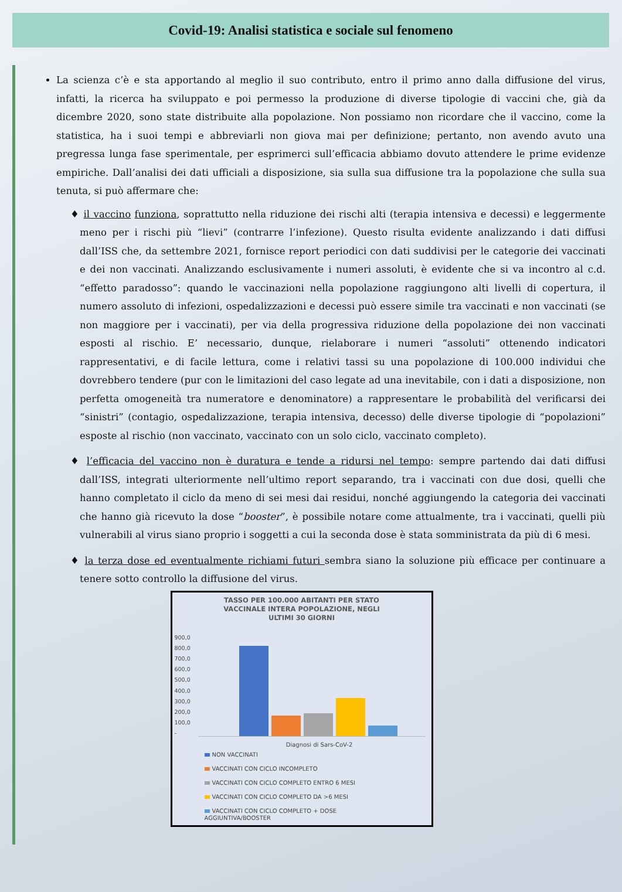Covid-19: Analisi statistica e sociale sul fenomeno
La scienza c’è e sta apportando al meglio il suo contributo, entro il primo anno dalla diffusione del virus, infatti, la ricerca ha sviluppato e poi permesso la produzione di diverse tipologie di vaccini che, già da dicembre 2020, sono state distribuite alla popolazione. Non possiamo non ricordare che il vaccino, come la statistica, ha i suoi tempi e abbreviarli non giova mai per definizione; pertanto, non avendo avuto una pregressa lunga fase sperimentale, per esprimerci sull’efficacia abbiamo dovuto attendere le prime evidenze empiriche. Dall’analisi dei dati ufficiali a disposizione, sia sulla sua diffusione tra la popolazione che sulla sua tenuta, si può affermare che:
♦ il vaccino funziona, soprattutto nella riduzione dei rischi alti (terapia intensiva e decessi) e leggermente meno per i rischi più “lievi” (contrarre l’infezione). Questo risulta evidente analizzando i dati diffusi dall’ISS che, da settembre 2021, fornisce report periodici con dati suddivisi per le categorie dei vaccinati e dei non vaccinati. Analizzando esclusivamente i numeri assoluti, è evidente che si va incontro al c.d. “effetto paradosso”: quando le vaccinazioni nella popolazione raggiungono alti livelli di copertura, il numero assoluto di infezioni, ospedalizzazioni e decessi può essere simile tra vaccinati e non vaccinati (se non maggiore per i vaccinati), per via della progressiva riduzione della popolazione dei non vaccinati esposti al rischio. E’ necessario, dunque, rielaborare i numeri “assoluti” ottenendo indicatori rappresentativi, e di facile lettura, come i relativi tassi su una popolazione di 100.000 individui che dovrebbero tendere (pur con le limitazioni del caso legate ad una inevitabile, con i dati a disposizione, non perfetta omogeneità tra numeratore e denominatore) a rappresentare le probabilità del verificarsi dei “sinistri” (contagio, ospedalizzazione, terapia intensiva, decesso) delle diverse tipologie di “popolazioni” esposte al rischio (non vaccinato, vaccinato con un solo ciclo, vaccinato completo).
♦ l’efficacia del vaccino non è duratura e tende a ridursi nel tempo: sempre partendo dai dati diffusi dall’ISS, integrati ulteriormente nell’ultimo report separando, tra i vaccinati con due dosi, quelli che hanno completato il ciclo da meno di sei mesi dai residui, nonché aggiungendo la categoria dei vaccinati che hanno già ricevuto la dose “booster”, è possibile notare come attualmente, tra i vaccinati, quelli più vulnerabili al virus siano proprio i soggetti a cui la seconda dose è stata somministrata da più di 6 mesi.
♦ la terza dose ed eventualmente richiami futuri sembra siano la soluzione più efficace per continuare a tenere sotto controllo la diffusione del virus.
TASSO PER 100.000 ABITANTI PER STATO
VACCINALE INTERA POPOLAZIONE, NEGLI
ULTIMI 30 GIORNI
900,0
800,0
700,0
600,0
500,0
400,0
300,0
200,0
100,0
-
Diagnosi di Sars-CoV-2
NON VACCINATI
VACCINATI CON CICLO INCOMPLETO
VACCINATI CON CICLO COMPLETO ENTRO 6 MESI
VACCINATI CON CICLO COMPLETO DA >6 MESI
VACCINATI CON CICLO COMPLETO + DOSE
AGGIUNTIVA/BOOSTER